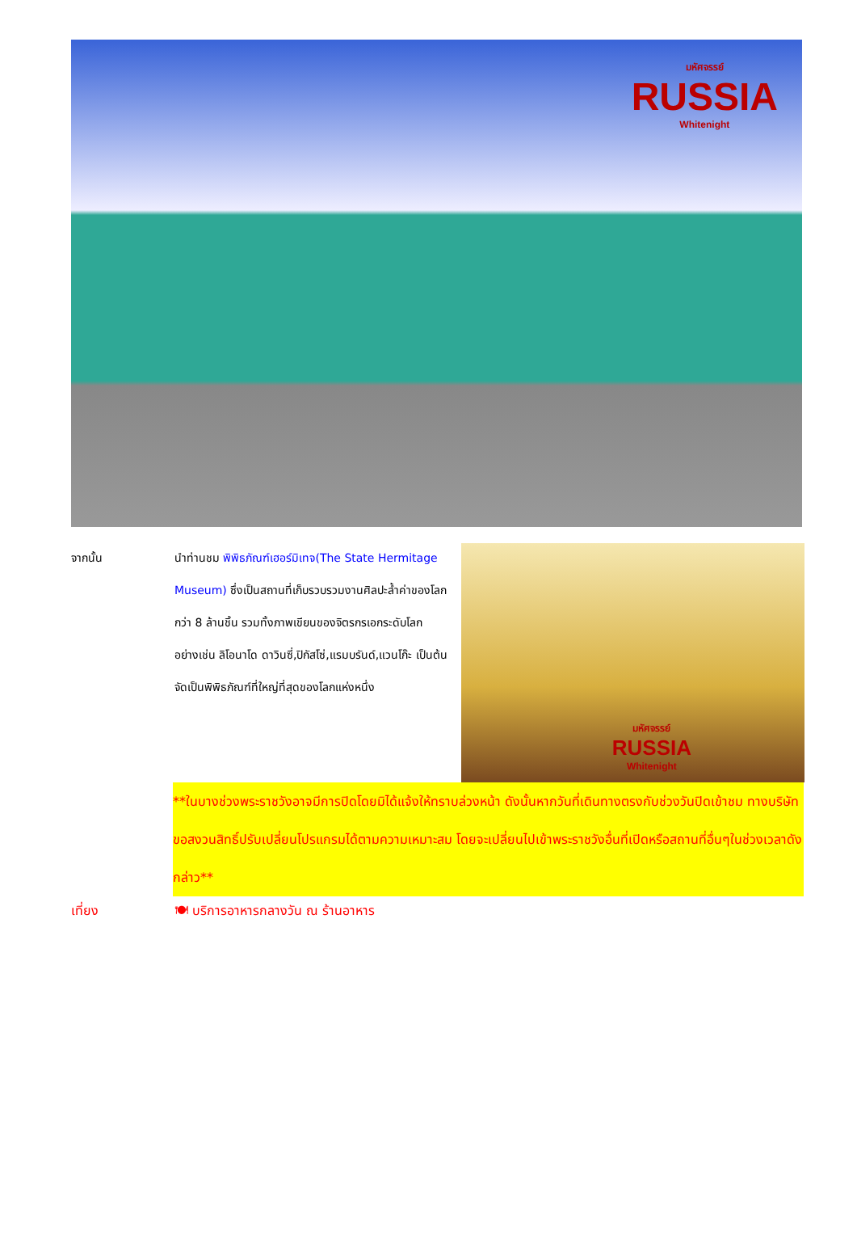มหัศจรรย์
RUSSIA
Whitenight
จากนั้น นำท่านชม พิพิธภัณฑ์เฮอร์มิเทจ(The State Hermitage Museum) ซึ่งเป็นสถานที่เก็บรวบรวมงานศิลปะล้ำค่าของโลกกว่า 8 ล้านชิ้น รวมทั้งภาพเขียนของจิตรกรเอกระดับโลก อย่างเช่น ลิโอนาโด ดาวินซี่,ปิกัสโซ่,แรมบรันด์,แวนโก๊ะ เป็นต้น จัดเป็นพิพิธภัณฑ์ที่ใหญ่ที่สุดของโลกแห่งหนึ่ง
มหัศจรรย์
RUSSIA
Whitenight
**ในบางช่วงพระราชวังอาจมีการปิดโดยมิได้แจ้งให้ทราบล่วงหน้า ดังนั้นหากวันที่เดินทางตรงกับช่วงวันปิดเข้าชม ทางบริษัทขอสงวนสิทธิ์ปรับเปลี่ยนโปรแกรมได้ตามความเหมาะสม โดยจะเปลี่ยนไปเข้าพระราชวังอื่นที่เปิดหรือสถานที่อื่นๆในช่วงเวลาดังกล่าว**
เที่ยง 🍽 บริการอาหารกลางวัน ณ ร้านอาหาร